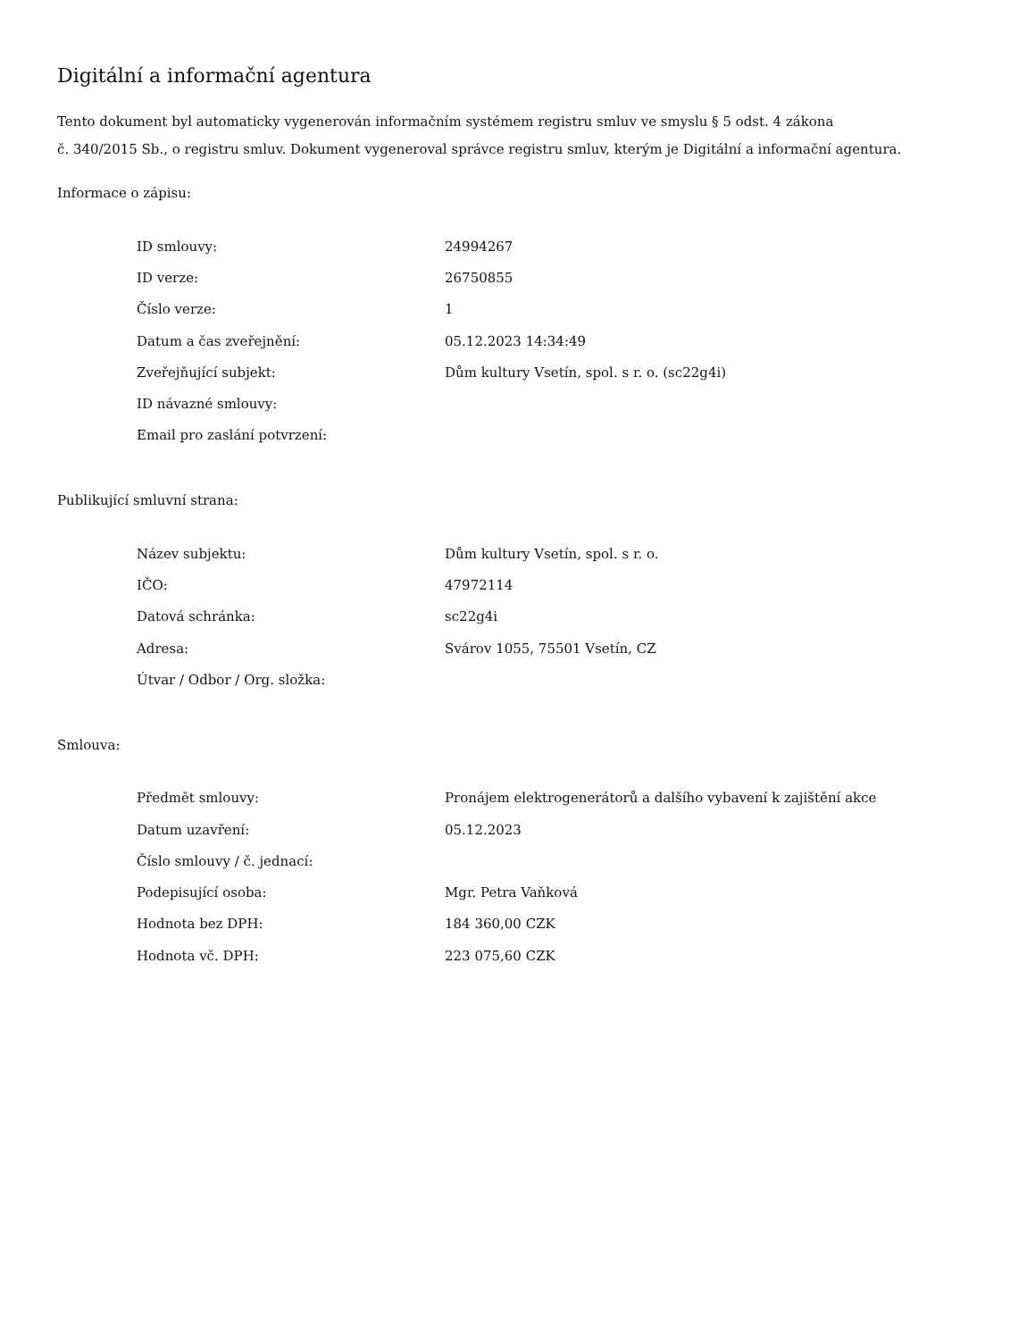Digitální a informační agentura
Tento dokument byl automaticky vygenerován informačním systémem registru smluv ve smyslu § 5 odst. 4 zákona
č. 340/2015 Sb., o registru smluv. Dokument vygeneroval správce registru smluv, kterým je Digitální a informační agentura.
Informace o zápisu:
| ID smlouvy: | 24994267 |
| ID verze: | 26750855 |
| Číslo verze: | 1 |
| Datum a čas zveřejnění: | 05.12.2023 14:34:49 |
| Zveřejňující subjekt: | Dům kultury Vsetín, spol. s r. o. (sc22g4i) |
| ID návazné smlouvy: | |
| Email pro zaslání potvrzení: | |
Publikující smluvní strana:
| Název subjektu: | Dům kultury Vsetín, spol. s r. o. |
| IČO: | 47972114 |
| Datová schránka: | sc22g4i |
| Adresa: | Svárov 1055, 75501 Vsetín, CZ |
| Útvar / Odbor / Org. složka: | |
Smlouva:
| Předmět smlouvy: | Pronájem elektrogenerátorů a dalšího vybavení k zajištění akce |
| Datum uzavření: | 05.12.2023 |
| Číslo smlouvy / č. jednací: | |
| Podepisující osoba: | Mgr. Petra Vaňková |
| Hodnota bez DPH: | 184 360,00 CZK |
| Hodnota vč. DPH: | 223 075,60 CZK |